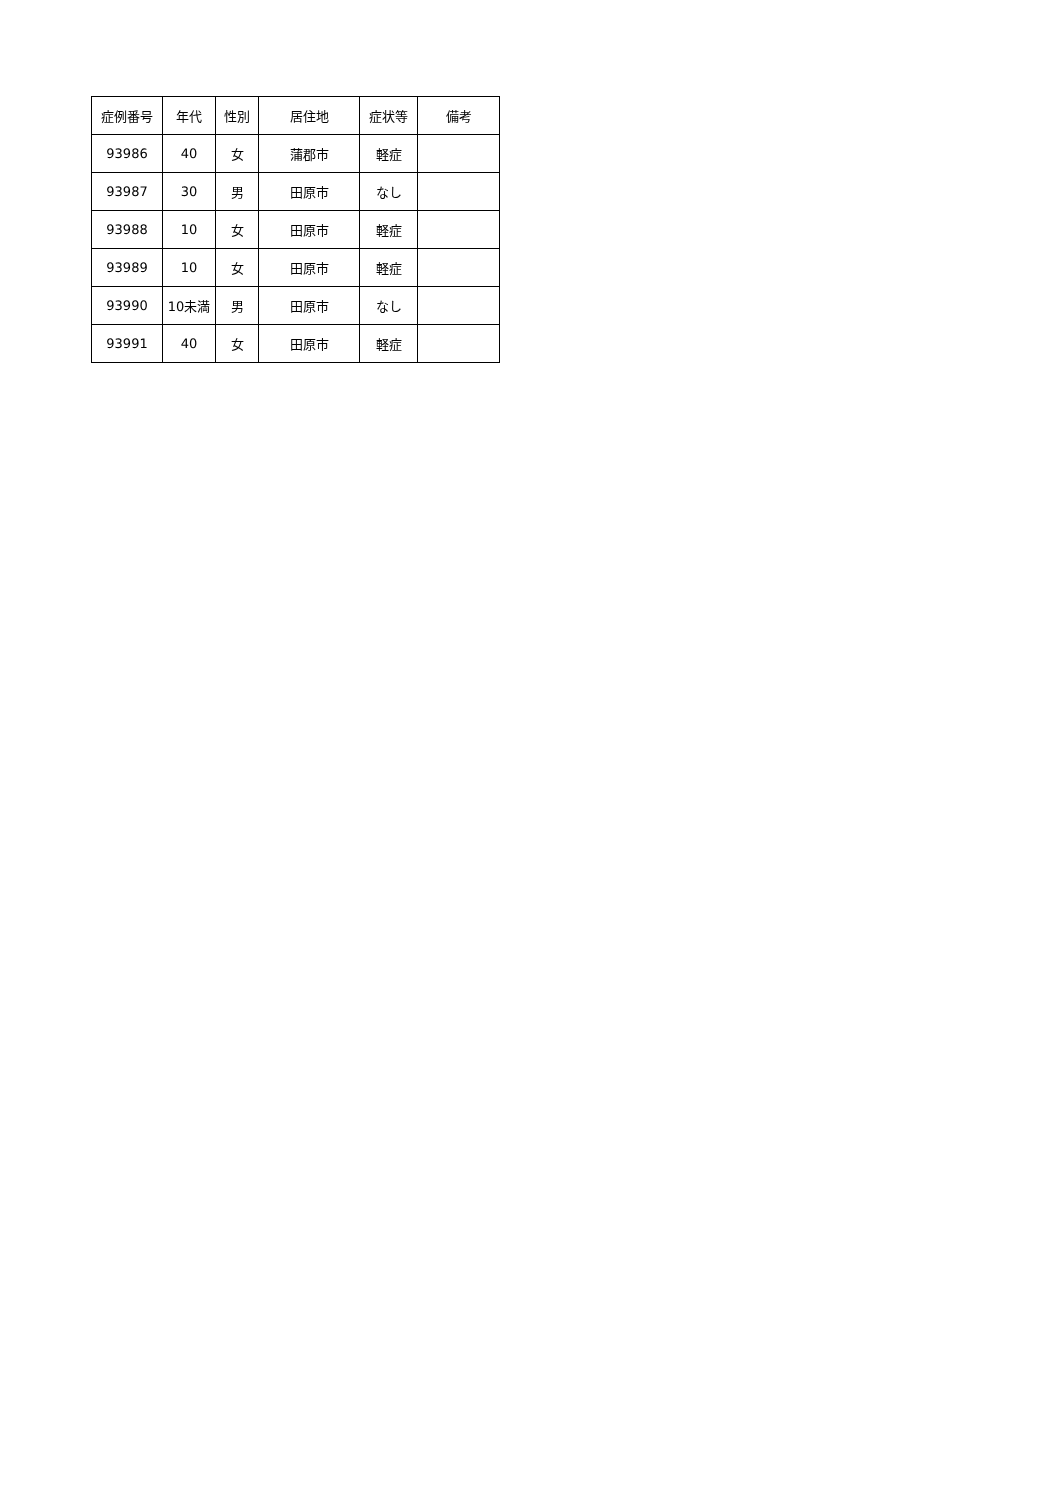| 症例番号 | 年代 | 性別 | 居住地 | 症状等 | 備考 |
| --- | --- | --- | --- | --- | --- |
| 93986 | 40 | 女 | 蒲郡市 | 軽症 | |
| 93987 | 30 | 男 | 田原市 | なし | |
| 93988 | 10 | 女 | 田原市 | 軽症 | |
| 93989 | 10 | 女 | 田原市 | 軽症 | |
| 93990 | 10未満 | 男 | 田原市 | なし | |
| 93991 | 40 | 女 | 田原市 | 軽症 | |